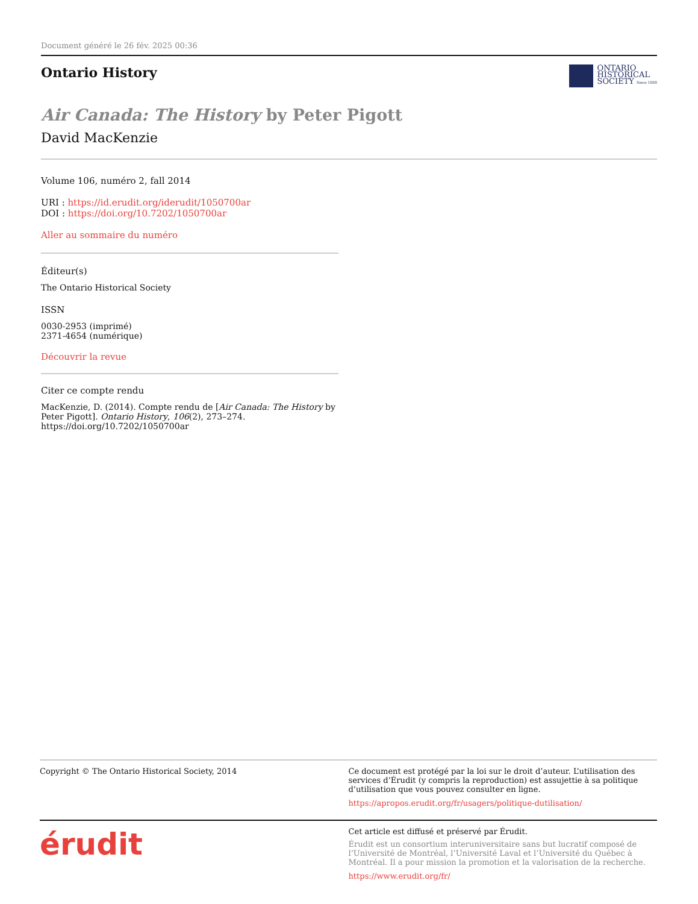Document généré le 26 fév. 2025 00:36
Ontario History
ONTARIO
HISTORICAL
SOCIETY Since 1888
Air Canada: The History by Peter Pigott
David MacKenzie
Volume 106, numéro 2, fall 2014
URI : https://id.erudit.org/iderudit/1050700ar
DOI : https://doi.org/10.7202/1050700ar
Aller au sommaire du numéro
Éditeur(s)
The Ontario Historical Society
ISSN
0030-2953 (imprimé)
2371-4654 (numérique)
Découvrir la revue
Citer ce compte rendu
MacKenzie, D. (2014). Compte rendu de [Air Canada: The History by Peter Pigott]. Ontario History, 106(2), 273–274. https://doi.org/10.7202/1050700ar
Copyright © The Ontario Historical Society, 2014
Ce document est protégé par la loi sur le droit d’auteur. L’utilisation des services d’Érudit (y compris la reproduction) est assujettie à sa politique d’utilisation que vous pouvez consulter en ligne.
https://apropos.erudit.org/fr/usagers/politique-dutilisation/
érudit
Cet article est diffusé et préservé par Érudit.
Érudit est un consortium interuniversitaire sans but lucratif composé de l’Université de Montréal, l’Université Laval et l’Université du Québec à Montréal. Il a pour mission la promotion et la valorisation de la recherche.
https://www.erudit.org/fr/